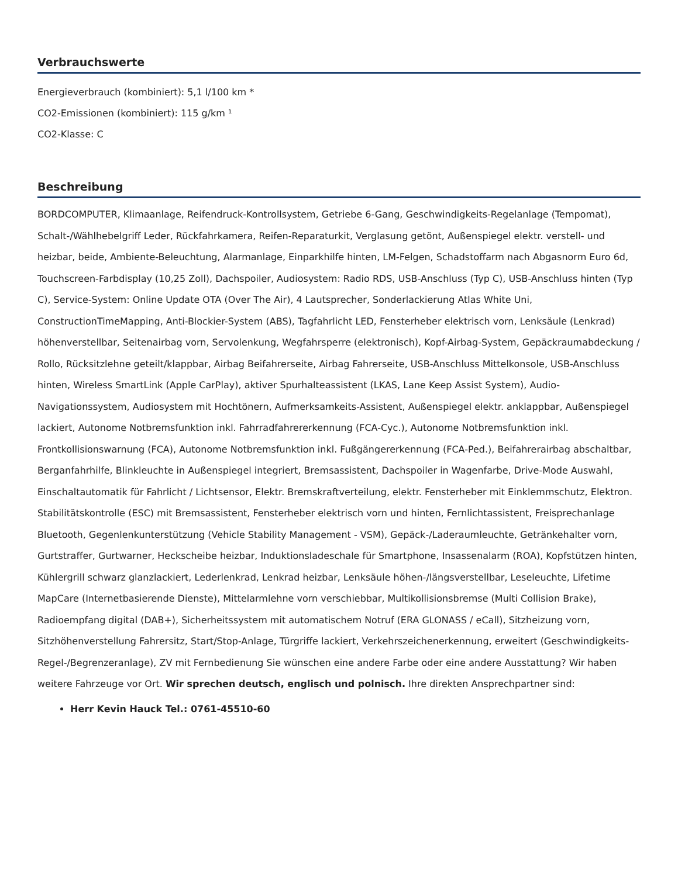Verbrauchswerte
Energieverbrauch (kombiniert): 5,1 l/100 km *
CO2-Emissionen (kombiniert): 115 g/km ¹
CO2-Klasse: C
Beschreibung
BORDCOMPUTER, Klimaanlage, Reifendruck-Kontrollsystem, Getriebe 6-Gang, Geschwindigkeits-Regelanlage (Tempomat), Schalt-/Wählhebelgriff Leder, Rückfahrkamera, Reifen-Reparaturkit, Verglasung getönt, Außenspiegel elektr. verstell- und heizbar, beide, Ambiente-Beleuchtung, Alarmanlage, Einparkhilfe hinten, LM-Felgen, Schadstoffarm nach Abgasnorm Euro 6d, Touchscreen-Farbdisplay (10,25 Zoll), Dachspoiler, Audiosystem: Radio RDS, USB-Anschluss (Typ C), USB-Anschluss hinten (Typ C), Service-System: Online Update OTA (Over The Air), 4 Lautsprecher, Sonderlackierung Atlas White Uni, ConstructionTimeMapping, Anti-Blockier-System (ABS), Tagfahrlicht LED, Fensterheber elektrisch vorn, Lenksäule (Lenkrad) höhenverstellbar, Seitenairbag vorn, Servolenkung, Wegfahrsperre (elektronisch), Kopf-Airbag-System, Gepäckraumabdeckung / Rollo, Rücksitzlehne geteilt/klappbar, Airbag Beifahrerseite, Airbag Fahrerseite, USB-Anschluss Mittelkonsole, USB-Anschluss hinten, Wireless SmartLink (Apple CarPlay), aktiver Spurhalteassistent (LKAS, Lane Keep Assist System), Audio-Navigationssystem, Audiosystem mit Hochtönern, Aufmerksamkeits-Assistent, Außenspiegel elektr. anklappbar, Außenspiegel lackiert, Autonome Notbremsfunktion inkl. Fahrradfahrererkennung (FCA-Cyc.), Autonome Notbremsfunktion inkl. Frontkollisionswarnung (FCA), Autonome Notbremsfunktion inkl. Fußgängererkennung (FCA-Ped.), Beifahrerairbag abschaltbar, Berganfahrhilfe, Blinkleuchte in Außenspiegel integriert, Bremsassistent, Dachspoiler in Wagenfarbe, Drive-Mode Auswahl, Einschaltautomatik für Fahrlicht / Lichtsensor, Elektr. Bremskraftverteilung, elektr. Fensterheber mit Einklemmschutz, Elektron. Stabilitätskontrolle (ESC) mit Bremsassistent, Fensterheber elektrisch vorn und hinten, Fernlichtassistent, Freisprechanlage Bluetooth, Gegenlenkunterstützung (Vehicle Stability Management - VSM), Gepäck-/Laderaumleuchte, Getränkehalter vorn, Gurtstraffer, Gurtwarner, Heckscheibe heizbar, Induktionsladeschale für Smartphone, Insassenalarm (ROA), Kopfstützen hinten, Kühlergrill schwarz glanzlackiert, Lederlenkrad, Lenkrad heizbar, Lenksäule höhen-/längsverstellbar, Leseleuchte, Lifetime MapCare (Internetbasierende Dienste), Mittelarmlehne vorn verschiebbar, Multikollisionsbremse (Multi Collision Brake), Radioempfang digital (DAB+), Sicherheitssystem mit automatischem Notruf (ERA GLONASS / eCall), Sitzheizung vorn, Sitzhöhenverstellung Fahrersitz, Start/Stop-Anlage, Türgriffe lackiert, Verkehrszeichenerkennung, erweitert (Geschwindigkeits-Regel-/Begrenzeranlage), ZV mit Fernbedienung Sie wünschen eine andere Farbe oder eine andere Ausstattung? Wir haben weitere Fahrzeuge vor Ort. Wir sprechen deutsch, englisch und polnisch. Ihre direkten Ansprechpartner sind:
Herr Kevin Hauck Tel.: 0761-45510-60